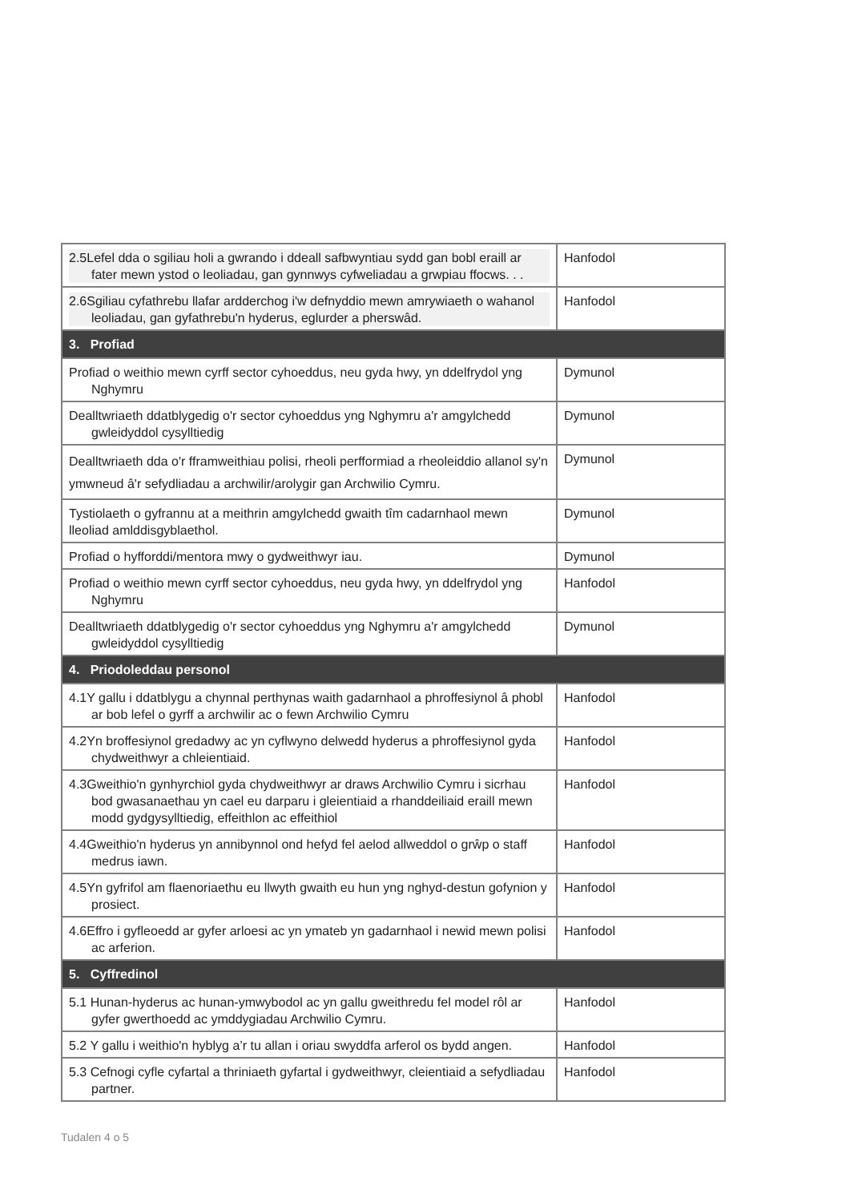| 2.5Lefel dda o sgiliau holi a gwrando i ddeall safbwyntiau sydd gan bobl eraill ar fater mewn ystod o leoliadau, gan gynnwys cyfweliadau a grwpiau ffocws. . . | Hanfodol |
| 2.6Sgiliau cyfathrebu llafar ardderchog i'w defnyddio mewn amrywiaeth o wahanol leoliadau, gan gyfathrebu'n hyderus, eglurder a pherswâd. | Hanfodol |
| 3. Profiad | |
| Profiad o weithio mewn cyrff sector cyhoeddus, neu gyda hwy, yn ddelfrydol yng Nghymru | Dymunol |
| Dealltwriaeth ddatblygedig o'r sector cyhoeddus yng Nghymru a'r amgylchedd gwleidyddol cysylltiedig | Dymunol |
| Dealltwriaeth dda o'r fframweithiau polisi, rheoli perfformiad a rheoleiddio allanol sy'n ymwneud â'r sefydliadau a archwilir/arolygir gan Archwilio Cymru. | Dymunol |
| Tystiolaeth o gyfrannu at a meithrin amgylchedd gwaith tîm cadarnhaol mewn lleoliad amlddisgyblaethol. | Dymunol |
| Profiad o hyfforddi/mentora mwy o gydweithwyr iau. | Dymunol |
| Profiad o weithio mewn cyrff sector cyhoeddus, neu gyda hwy, yn ddelfrydol yng Nghymru | Hanfodol |
| Dealltwriaeth ddatblygedig o'r sector cyhoeddus yng Nghymru a'r amgylchedd gwleidyddol cysylltiedig | Dymunol |
| 4. Priodoleddau personol | |
| 4.1Y gallu i ddatblygu a chynnal perthynas waith gadarnhaol a phroffesiynol â phobl ar bob lefel o gyrff a archwilir ac o fewn Archwilio Cymru | Hanfodol |
| 4.2Yn broffesiynol gredadwy ac yn cyflwyno delwedd hyderus a phroffesiynol gyda chydweithwyr a chleientiaid. | Hanfodol |
| 4.3Gweithio'n gynhyrchiol gyda chydweithwyr ar draws Archwilio Cymru i sicrhau bod gwasanaethau yn cael eu darparu i gleientiaid a rhanddeiliaid eraill mewn modd gydgysylltiedig, effeithlon ac effeithiol | Hanfodol |
| 4.4Gweithio'n hyderus yn annibynnol ond hefyd fel aelod allweddol o grŵp o staff medrus iawn. | Hanfodol |
| 4.5Yn gyfrifol am flaenoriaethu eu llwyth gwaith eu hun yng nghyd-destun gofynion y prosiect. | Hanfodol |
| 4.6Effro i gyfleoedd ar gyfer arloesi ac yn ymateb yn gadarnhaol i newid mewn polisi ac arferion. | Hanfodol |
| 5. Cyffredinol | |
| 5.1 Hunan-hyderus ac hunan-ymwybodol ac yn gallu gweithredu fel model rôl ar gyfer gwerthoedd ac ymddygiadau Archwilio Cymru. | Hanfodol |
| 5.2 Y gallu i weithio'n hyblyg a’r tu allan i oriau swyddfa arferol os bydd angen. | Hanfodol |
| 5.3 Cefnogi cyfle cyfartal a thriniaeth gyfartal i gydweithwyr, cleientiaid a sefydliadau partner. | Hanfodol |
Tudalen 4 o 5